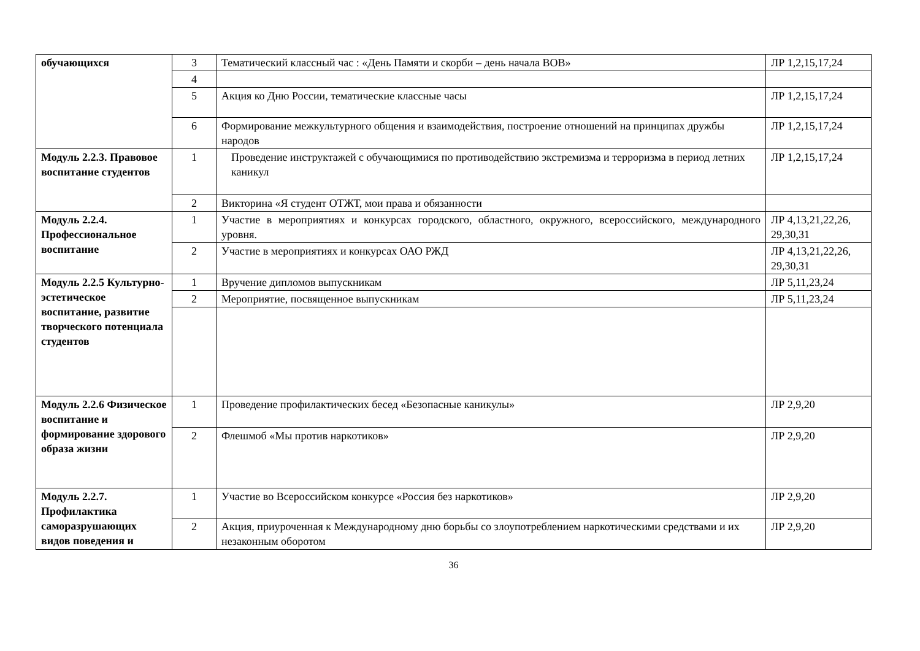| обучающихся | 3 | Тематический классный час : «День Памяти и скорби – день начала ВОВ» | ЛР 1,2,15,17,24 |
| | 4 | | |
| | 5 | Акция ко Дню России, тематические классные часы | ЛР 1,2,15,17,24 |
| | 6 | Формирование межкультурного общения и взаимодействия, построение отношений на принципах дружбы народов | ЛР 1,2,15,17,24 |
| Модуль 2.2.3. Правовое воспитание студентов | 1 | Проведение инструктажей с обучающимися по противодействию экстремизма и терроризма в период летних каникул | ЛР 1,2,15,17,24 |
| | 2 | Викторина «Я студент ОТЖТ, мои права и обязанности | |
| Модуль 2.2.4. Профессиональное воспитание | 1 | Участие в мероприятиях и конкурсах городского, областного, окружного, всероссийского, международного уровня. | ЛР 4,13,21,22,26, 29,30,31 |
| | 2 | Участие в мероприятиях и конкурсах ОАО РЖД | ЛР 4,13,21,22,26, 29,30,31 |
| Модуль 2.2.5 Культурно-эстетическое воспитание, развитие творческого потенциала студентов | 1 | Вручение дипломов выпускникам | ЛР 5,11,23,24 |
| | 2 | Мероприятие, посвященное выпускникам | ЛР 5,11,23,24 |
| Модуль 2.2.6 Физическое воспитание и формирование здорового образа жизни | 1 | Проведение профилактических бесед «Безопасные каникулы» | ЛР 2,9,20 |
| | 2 | Флешмоб «Мы против наркотиков» | ЛР 2,9,20 |
| Модуль 2.2.7. Профилактика саморазрушающих видов поведения и | 1 | Участие во Всероссийском конкурсе «Россия без наркотиков» | ЛР 2,9,20 |
| | 2 | Акция, приуроченная к Международному дню борьбы со злоупотреблением наркотическими средствами и их незаконным оборотом | ЛР 2,9,20 |
36